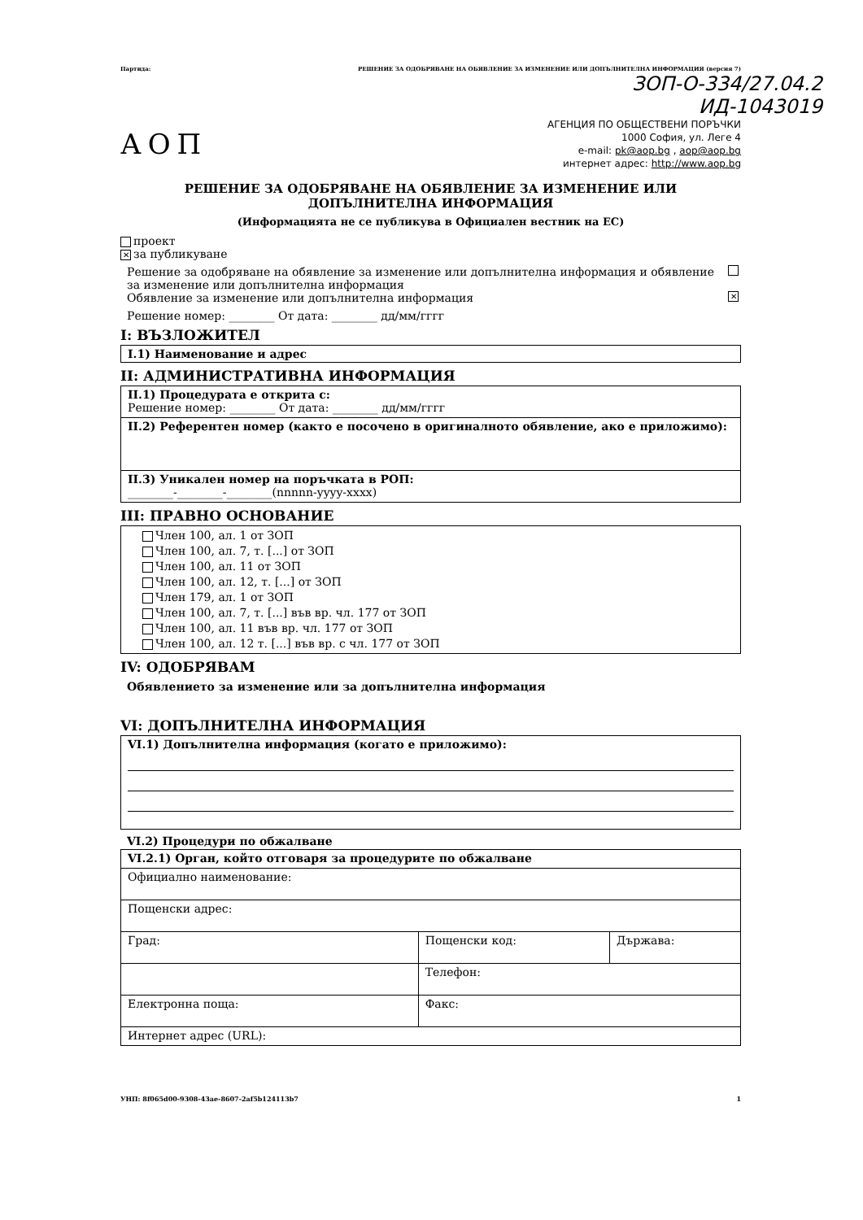Партида: РЕШЕНИЕ ЗА ОДОБРЯВАНЕ НА ОБЯВЛЕНИЕ ЗА ИЗМЕНЕНИЕ ИЛИ ДОПЪЛНИТЕЛНА ИНФОРМАЦИЯ (версия 7)
ЗОП-О-334/27.04.2
ИД-1043019
АОП
АГЕНЦИЯ ПО ОБЩЕСТВЕНИ ПОРЪЧКИ
1000 София, ул. Леге 4
e-mail: pk@aop.bg , aop@aop.bg
интернет адрес: http://www.aop.bg
РЕШЕНИЕ ЗА ОДОБРЯВАНЕ НА ОБЯВЛЕНИЕ ЗА ИЗМЕНЕНИЕ ИЛИ
ДОПЪЛНИТЕЛНА ИНФОРМАЦИЯ
(Информацията не се публикува в Официален вестник на ЕС)
проект
✕ за публикуване
Решение за одобряване на обявление за изменение или допълнителна информация и обявление
за изменение или допълнителна информация
Обявление за изменение или допълнителна информация ✕
Решение номер: ________ От дата: ________ дд/мм/гггг
I: ВЪЗЛОЖИТЕЛ
I.1) Наименование и адрес
II: АДМИНИСТРАТИВНА ИНФОРМАЦИЯ
| II.1) Процедурата е открита с: Решение номер: ________ От дата: ________ дд/мм/гггг |
| II.2) Референтен номер (както е посочено в оригиналното обявление, ако е приложимо): |
| II.3) Уникален номер на поръчката в РОП: ________-________-________(nnnnn-yyyy-xxxx) |
III: ПРАВНО ОСНОВАНИЕ
Член 100, ал. 1 от ЗОП
Член 100, ал. 7, т. [...] от ЗОП
Член 100, ал. 11 от ЗОП
Член 100, ал. 12, т. [...] от ЗОП
Член 179, ал. 1 от ЗОП
Член 100, ал. 7, т. [...] във вр. чл. 177 от ЗОП
Член 100, ал. 11 във вр. чл. 177 от ЗОП
Член 100, ал. 12 т. [...] във вр. с чл. 177 от ЗОП
IV: ОДОБРЯВАМ
Обявлението за изменение или за допълнителна информация
VI: ДОПЪЛНИТЕЛНА ИНФОРМАЦИЯ
VI.1) Допълнителна информация (когато е приложимо):
VI.2) Процедури по обжалване
| VI.2.1) Орган, който отговаря за процедурите по обжалване | | |
| Официално наименование: | | |
| Пощенски адрес: | | |
| Град: | Пощенски код: | Държава: |
| | Телефон: | |
| Електронна поща: | Факс: | |
| Интернет адрес (URL): | | |
УНП: 8f065d00-9308-43ae-8607-2af5b124113b7 1